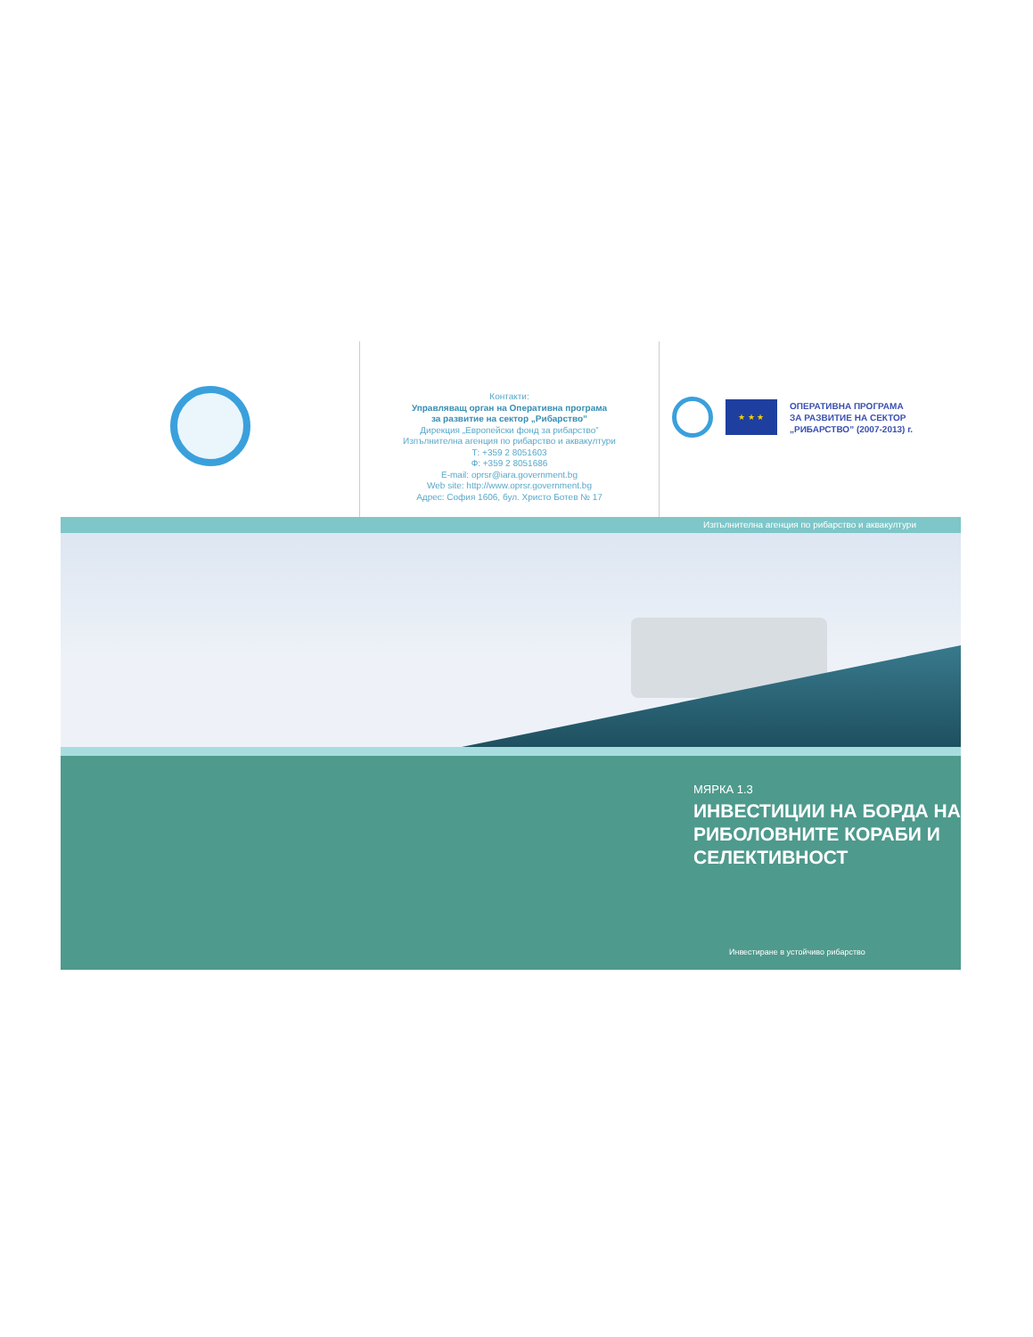Контакти:
Управляващ орган на Оперативна програма
за развитие на сектор „Рибарство”
Дирекция „Европейски фонд за рибарство”
Изпълнителна агенция по рибарство и аквакултури
Т: +359 2 8051603
Ф: +359 2 8051686
E-mail: oprsr@iara.government.bg
Web site: http://www.oprsr.government.bg
Адрес: София 1606, бул. Христо Ботев № 17
★ ★ ★
ОПЕРАТИВНА ПРОГРАМА
ЗА РАЗВИТИЕ НА СЕКТОР
„РИБАРСТВО” (2007-2013) г.
Изпълнителна агенция по рибарство и аквакултури
МЯРКА 1.3
ИНВЕСТИЦИИ НА БОРДА НА
РИБОЛОВНИТЕ КОРАБИ И
СЕЛЕКТИВНОСТ
Инвестиране в устойчиво рибарство